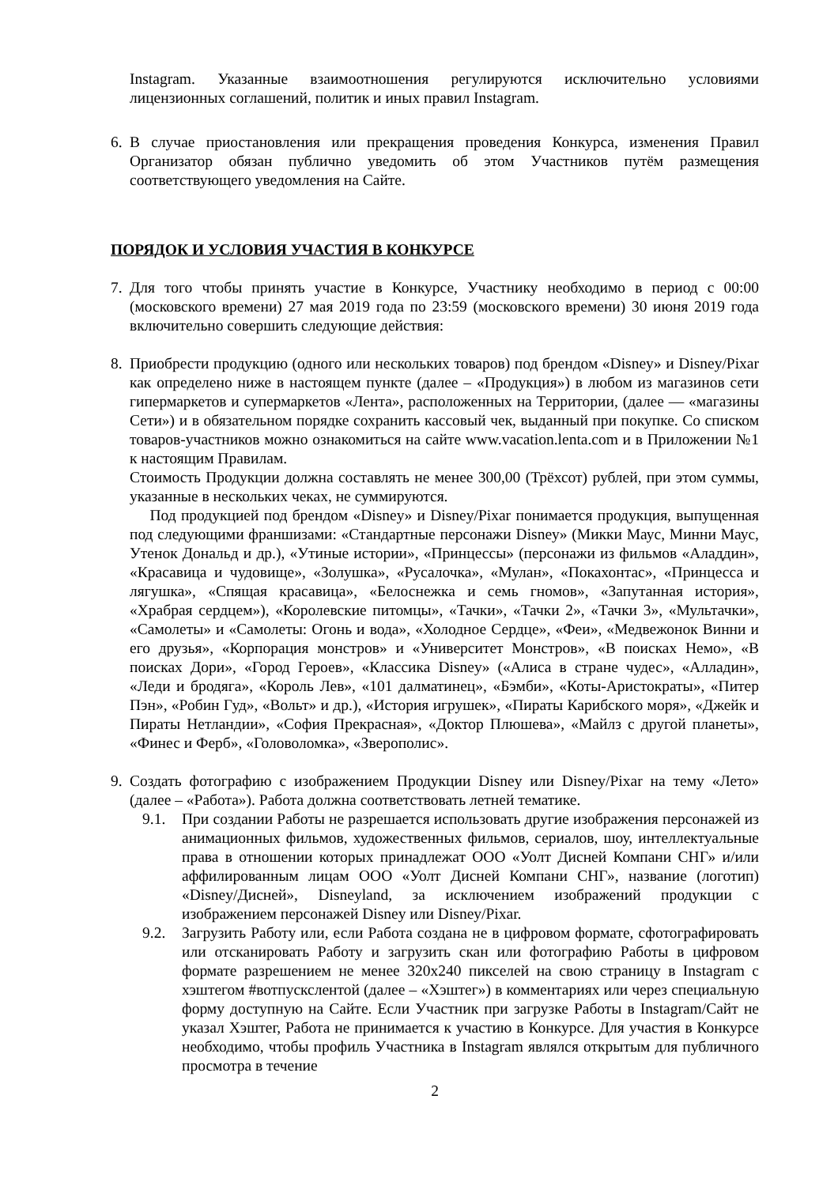Instagram. Указанные взаимоотношения регулируются исключительно условиями лицензионных соглашений, политик и иных правил Instagram.
6. В случае приостановления или прекращения проведения Конкурса, изменения Правил Организатор обязан публично уведомить об этом Участников путём размещения соответствующего уведомления на Сайте.
ПОРЯДОК И УСЛОВИЯ УЧАСТИЯ В КОНКУРСЕ
7. Для того чтобы принять участие в Конкурсе, Участнику необходимо в период с 00:00 (московского времени) 27 мая 2019 года по 23:59 (московского времени) 30 июня 2019 года включительно совершить следующие действия:
8. Приобрести продукцию (одного или нескольких товаров) под брендом «Disney» и Disney/Pixar как определено ниже в настоящем пункте (далее – «Продукция») в любом из магазинов сети гипермаркетов и супермаркетов «Лента», расположенных на Территории, (далее — «магазины Сети») и в обязательном порядке сохранить кассовый чек, выданный при покупке. Со списком товаров-участников можно ознакомиться на сайте www.vacation.lenta.com и в Приложении №1 к настоящим Правилам.
Стоимость Продукции должна составлять не менее 300,00 (Трёхсот) рублей, при этом суммы, указанные в нескольких чеках, не суммируются.
Под продукцией под брендом «Disney» и Disney/Pixar понимается продукция, выпущенная под следующими франшизами: «Стандартные персонажи Disney» (Микки Маус, Минни Маус, Утенок Дональд и др.), «Утиные истории», «Принцессы» (персонажи из фильмов «Аладдин», «Красавица и чудовище», «Золушка», «Русалочка», «Мулан», «Покахонтас», «Принцесса и лягушка», «Спящая красавица», «Белоснежка и семь гномов», «Запутанная история», «Храбрая сердцем»), «Королевские питомцы», «Тачки», «Тачки 2», «Тачки 3», «Мультачки», «Самолеты» и «Самолеты: Огонь и вода», «Холодное Сердце», «Феи», «Медвежонок Винни и его друзья», «Корпорация монстров» и «Университет Монстров», «В поисках Немо», «В поисках Дори», «Город Героев», «Классика Disney» («Алиса в стране чудес», «Алладин», «Леди и бродяга», «Король Лев», «101 далматинец», «Бэмби», «Коты-Аристократы», «Питер Пэн», «Робин Гуд», «Вольт» и др.), «История игрушек», «Пираты Карибского моря», «Джейк и Пираты Нетландии», «София Прекрасная», «Доктор Плюшева», «Майлз с другой планеты», «Финес и Ферб», «Головоломка», «Зверополис».
9. Создать фотографию с изображением Продукции Disney или Disney/Pixar на тему «Лето» (далее – «Работа»). Работа должна соответствовать летней тематике.
9.1. При создании Работы не разрешается использовать другие изображения персонажей из анимационных фильмов, художественных фильмов, сериалов, шоу, интеллектуальные права в отношении которых принадлежат ООО «Уолт Дисней Компани СНГ» и/или аффилированным лицам ООО «Уолт Дисней Компани СНГ», название (логотип) «Disney/Дисней», Disneyland, за исключением изображений продукции с изображением персонажей Disney или Disney/Pixar.
9.2. Загрузить Работу или, если Работа создана не в цифровом формате, сфотографировать или отсканировать Работу и загрузить скан или фотографию Работы в цифровом формате разрешением не менее 320х240 пикселей на свою страницу в Instagram с хэштегом #вотпускслентой (далее – «Хэштег») в комментариях или через специальную форму доступную на Сайте. Если Участник при загрузке Работы в Instagram/Сайт не указал Хэштег, Работа не принимается к участию в Конкурсе. Для участия в Конкурсе необходимо, чтобы профиль Участника в Instagram являлся открытым для публичного просмотра в течение
2